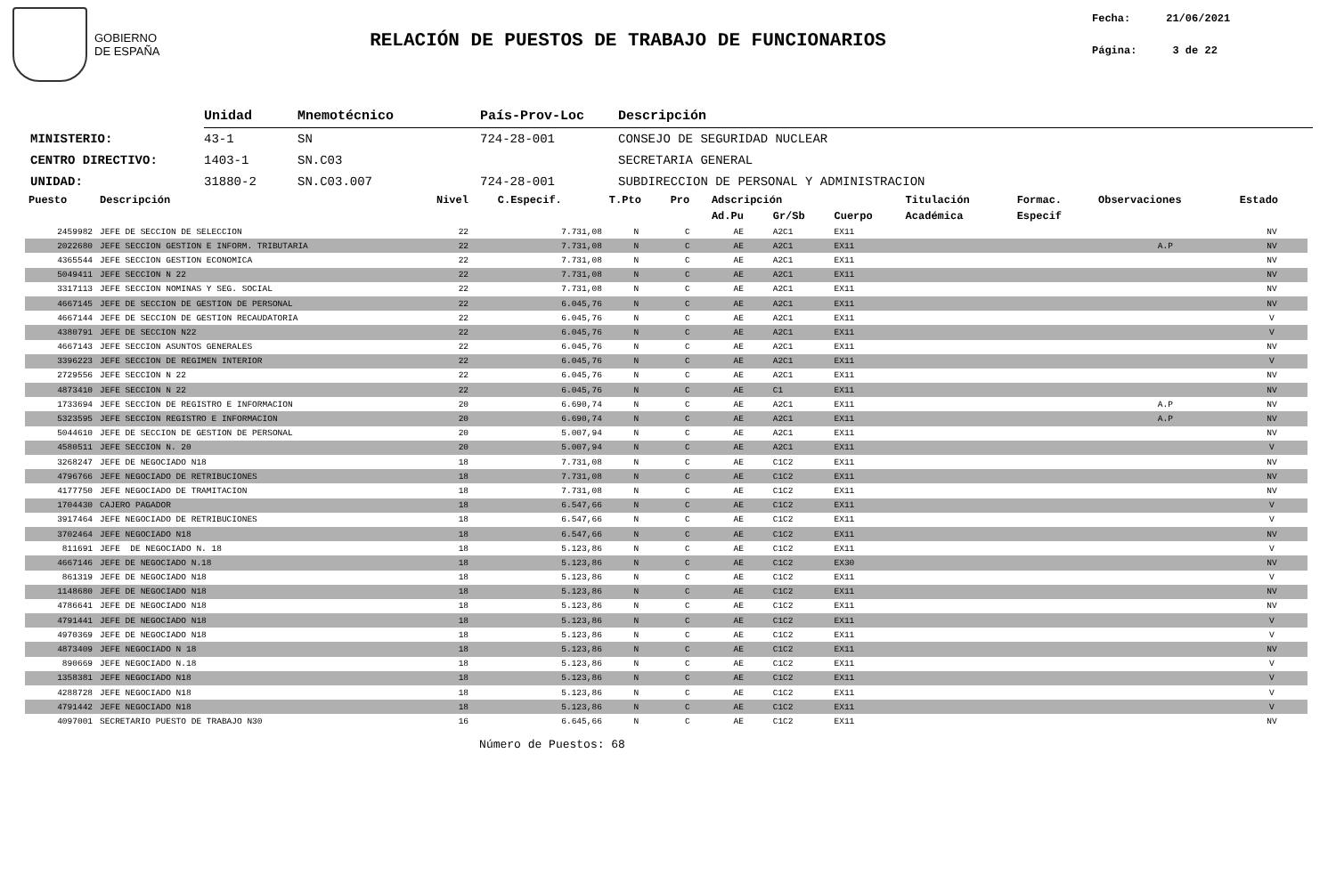GOBIERNO
DE ESPAÑA
RELACIÓN DE PUESTOS DE TRABAJO DE FUNCIONARIOS
Fecha: 21/06/2021
Página: 3 de 22
| | Unidad | Mnemotécnico | País-Prov-Loc | Descripción |
| MINISTERIO: | 43-1 | SN | 724-28-001 | CONSEJO DE SEGURIDAD NUCLEAR |
| CENTRO DIRECTIVO: | 1403-1 | SN.C03 | | SECRETARIA GENERAL |
| UNIDAD: | 31880-2 | SN.C03.007 | 724-28-001 | SUBDIRECCION DE PERSONAL Y ADMINISTRACION |
| Puesto | Descripción | Nivel | C.Especif. | T.Pto | Pro | Adscripción | | | Titulación | Formac. | Observaciones | Estado |
| --- | --- | --- | --- | --- | --- | --- | --- | --- | --- | --- | --- | --- |
| | | | | | | Ad.Pu | Gr/Sb | Cuerpo | Académica | Especif | | |
| 2459982 | JEFE DE SECCION DE SELECCION | 22 | 7.731,08 | N | C | AE | A2C1 | EX11 | | | | NV |
| 2022680 | JEFE SECCION GESTION E INFORM. TRIBUTARIA | 22 | 7.731,08 | N | C | AE | A2C1 | EX11 | | | A.P | NV |
| 4365544 | JEFE SECCION GESTION ECONOMICA | 22 | 7.731,08 | N | C | AE | A2C1 | EX11 | | | | NV |
| 5049411 | JEFE SECCION N 22 | 22 | 7.731,08 | N | C | AE | A2C1 | EX11 | | | | NV |
| 3317113 | JEFE SECCION NOMINAS Y SEG. SOCIAL | 22 | 7.731,08 | N | C | AE | A2C1 | EX11 | | | | NV |
| 4667145 | JEFE DE SECCION DE GESTION DE PERSONAL | 22 | 6.045,76 | N | C | AE | A2C1 | EX11 | | | | NV |
| 4667144 | JEFE DE SECCION DE GESTION RECAUDATORIA | 22 | 6.045,76 | N | C | AE | A2C1 | EX11 | | | | V |
| 4380791 | JEFE DE SECCION N22 | 22 | 6.045,76 | N | C | AE | A2C1 | EX11 | | | | V |
| 4667143 | JEFE SECCION ASUNTOS GENERALES | 22 | 6.045,76 | N | C | AE | A2C1 | EX11 | | | | NV |
| 3396223 | JEFE SECCION DE REGIMEN INTERIOR | 22 | 6.045,76 | N | C | AE | A2C1 | EX11 | | | | V |
| 2729556 | JEFE SECCION N 22 | 22 | 6.045,76 | N | C | AE | A2C1 | EX11 | | | | NV |
| 4873410 | JEFE SECCION N 22 | 22 | 6.045,76 | N | C | AE | C1 | EX11 | | | | NV |
| 1733694 | JEFE SECCION DE REGISTRO E INFORMACION | 20 | 6.690,74 | N | C | AE | A2C1 | EX11 | | | A.P | NV |
| 5323595 | JEFE SECCION REGISTRO E INFORMACION | 20 | 6.690,74 | N | C | AE | A2C1 | EX11 | | | A.P | NV |
| 5044610 | JEFE DE SECCION DE GESTION DE PERSONAL | 20 | 5.007,94 | N | C | AE | A2C1 | EX11 | | | | NV |
| 4580511 | JEFE SECCION N. 20 | 20 | 5.007,94 | N | C | AE | A2C1 | EX11 | | | | V |
| 3268247 | JEFE DE NEGOCIADO N18 | 18 | 7.731,08 | N | C | AE | C1C2 | EX11 | | | | NV |
| 4796766 | JEFE NEGOCIADO DE RETRIBUCIONES | 18 | 7.731,08 | N | C | AE | C1C2 | EX11 | | | | NV |
| 4177750 | JEFE NEGOCIADO DE TRAMITACION | 18 | 7.731,08 | N | C | AE | C1C2 | EX11 | | | | NV |
| 1704430 | CAJERO PAGADOR | 18 | 6.547,66 | N | C | AE | C1C2 | EX11 | | | | V |
| 3917464 | JEFE NEGOCIADO DE RETRIBUCIONES | 18 | 6.547,66 | N | C | AE | C1C2 | EX11 | | | | V |
| 3702464 | JEFE NEGOCIADO N18 | 18 | 6.547,66 | N | C | AE | C1C2 | EX11 | | | | NV |
| 811691 | JEFE DE NEGOCIADO N. 18 | 18 | 5.123,86 | N | C | AE | C1C2 | EX11 | | | | V |
| 4667146 | JEFE DE NEGOCIADO N.18 | 18 | 5.123,86 | N | C | AE | C1C2 | EX30 | | | | NV |
| 861319 | JEFE DE NEGOCIADO N18 | 18 | 5.123,86 | N | C | AE | C1C2 | EX11 | | | | V |
| 1148680 | JEFE DE NEGOCIADO N18 | 18 | 5.123,86 | N | C | AE | C1C2 | EX11 | | | | NV |
| 4786641 | JEFE DE NEGOCIADO N18 | 18 | 5.123,86 | N | C | AE | C1C2 | EX11 | | | | NV |
| 4791441 | JEFE DE NEGOCIADO N18 | 18 | 5.123,86 | N | C | AE | C1C2 | EX11 | | | | V |
| 4970369 | JEFE DE NEGOCIADO N18 | 18 | 5.123,86 | N | C | AE | C1C2 | EX11 | | | | V |
| 4873409 | JEFE NEGOCIADO N 18 | 18 | 5.123,86 | N | C | AE | C1C2 | EX11 | | | | NV |
| 890669 | JEFE NEGOCIADO N.18 | 18 | 5.123,86 | N | C | AE | C1C2 | EX11 | | | | V |
| 1358381 | JEFE NEGOCIADO N18 | 18 | 5.123,86 | N | C | AE | C1C2 | EX11 | | | | V |
| 4288728 | JEFE NEGOCIADO N18 | 18 | 5.123,86 | N | C | AE | C1C2 | EX11 | | | | V |
| 4791442 | JEFE NEGOCIADO N18 | 18 | 5.123,86 | N | C | AE | C1C2 | EX11 | | | | V |
| 4097001 | SECRETARIO PUESTO DE TRABAJO N30 | 16 | 6.645,66 | N | C | AE | C1C2 | EX11 | | | | NV |
Número de Puestos: 68